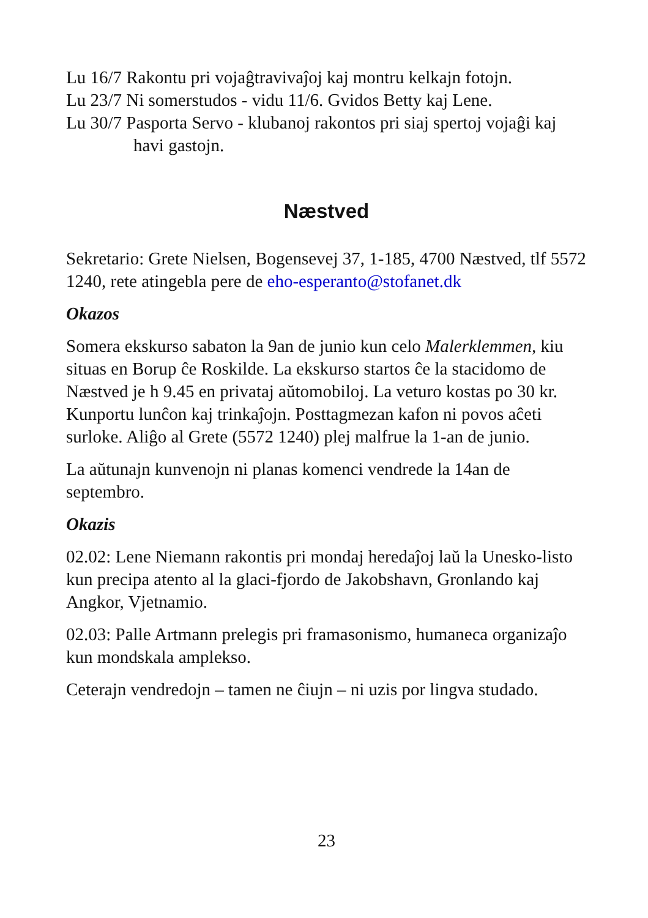Lu 16/7 Rakontu pri vojaĝtravivaĵoj kaj montru kelkajn fotojn.
Lu 23/7 Ni somerstudos - vidu 11/6. Gvidos Betty kaj Lene.
Lu 30/7 Pasporta Servo - klubanoj rakontos pri siaj spertoj vojaĝi kaj
havi gastojn.
Næstved
Sekretario: Grete Nielsen, Bogensevej 37, 1-185, 4700 Næstved, tlf 5572 1240, rete atingebla pere de eho-esperanto@stofanet.dk
Okazos
Somera ekskurso sabaton la 9an de junio kun celo Malerklemmen, kiu situas en Borup ĉe Roskilde. La ekskurso startos ĉe la stacidomo de Næstved je h 9.45 en privataj aŭtomobiloj. La veturo kostas po 30 kr. Kunportu lunĉon kaj trinkaĵojn. Posttagmezan kafon ni povos aĉeti surloke. Aliĝo al Grete (5572 1240) plej malfrue la 1-an de junio.
La aŭtunajn kunvenojn ni planas komenci vendrede la 14an de septembro.
Okazis
02.02: Lene Niemann rakontis pri mondaj heredaĵoj laŭ la Unesko-listo kun precipa atento al la glaci-fjordo de Jakobshavn, Gronlando kaj Angkor, Vjetnamio.
02.03: Palle Artmann prelegis pri framasonismo, humaneca organizaĵo kun mondskala amplekso.
Ceterajn vendredojn – tamen ne ĉiujn – ni uzis por lingva studado.
23